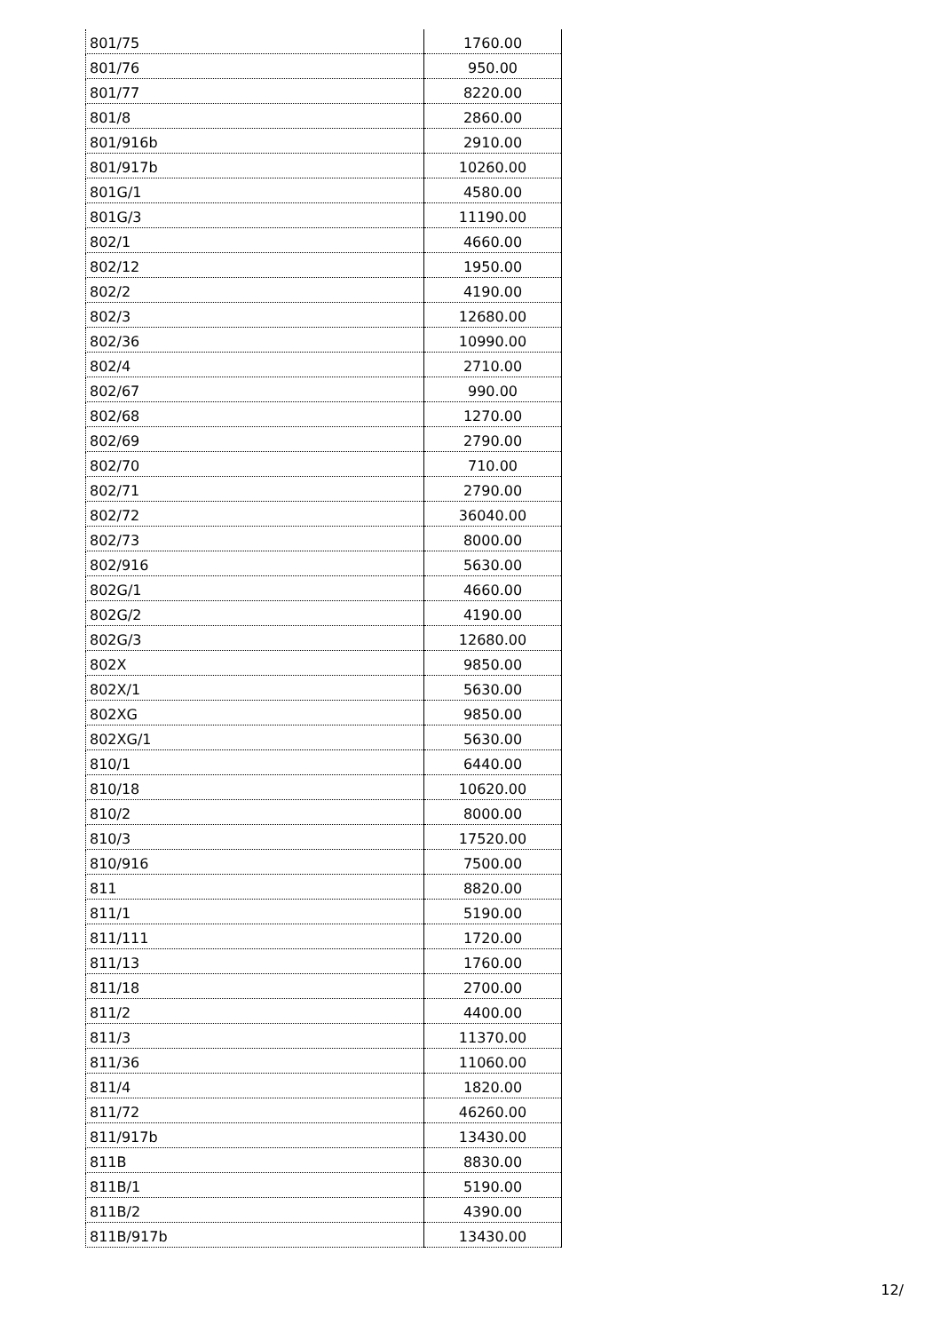| 801/75 | 1760.00 |
| 801/76 | 950.00 |
| 801/77 | 8220.00 |
| 801/8 | 2860.00 |
| 801/916b | 2910.00 |
| 801/917b | 10260.00 |
| 801G/1 | 4580.00 |
| 801G/3 | 11190.00 |
| 802/1 | 4660.00 |
| 802/12 | 1950.00 |
| 802/2 | 4190.00 |
| 802/3 | 12680.00 |
| 802/36 | 10990.00 |
| 802/4 | 2710.00 |
| 802/67 | 990.00 |
| 802/68 | 1270.00 |
| 802/69 | 2790.00 |
| 802/70 | 710.00 |
| 802/71 | 2790.00 |
| 802/72 | 36040.00 |
| 802/73 | 8000.00 |
| 802/916 | 5630.00 |
| 802G/1 | 4660.00 |
| 802G/2 | 4190.00 |
| 802G/3 | 12680.00 |
| 802X | 9850.00 |
| 802X/1 | 5630.00 |
| 802XG | 9850.00 |
| 802XG/1 | 5630.00 |
| 810/1 | 6440.00 |
| 810/18 | 10620.00 |
| 810/2 | 8000.00 |
| 810/3 | 17520.00 |
| 810/916 | 7500.00 |
| 811 | 8820.00 |
| 811/1 | 5190.00 |
| 811/111 | 1720.00 |
| 811/13 | 1760.00 |
| 811/18 | 2700.00 |
| 811/2 | 4400.00 |
| 811/3 | 11370.00 |
| 811/36 | 11060.00 |
| 811/4 | 1820.00 |
| 811/72 | 46260.00 |
| 811/917b | 13430.00 |
| 811B | 8830.00 |
| 811B/1 | 5190.00 |
| 811B/2 | 4390.00 |
| 811B/917b | 13430.00 |
12/